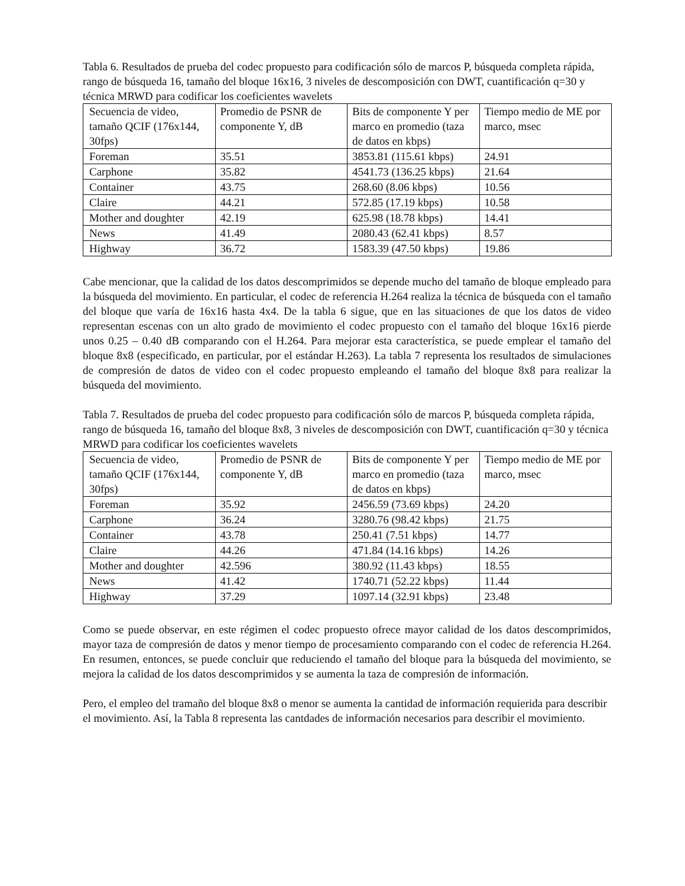Tabla 6. Resultados de prueba del codec propuesto para codificación sólo de marcos P, búsqueda completa rápida, rango de búsqueda 16, tamaño del bloque 16x16, 3 niveles de descomposición con DWT, cuantificación q=30 y técnica MRWD para codificar los coeficientes wavelets
| Secuencia de video, tamaño QCIF (176x144, 30fps) | Promedio de PSNR de componente Y, dB | Bits de componente Y per marco en promedio (taza de datos en kbps) | Tiempo medio de ME por marco, msec |
| Foreman | 35.51 | 3853.81 (115.61 kbps) | 24.91 |
| Carphone | 35.82 | 4541.73 (136.25 kbps) | 21.64 |
| Container | 43.75 | 268.60 (8.06 kbps) | 10.56 |
| Claire | 44.21 | 572.85 (17.19 kbps) | 10.58 |
| Mother and doughter | 42.19 | 625.98 (18.78 kbps) | 14.41 |
| News | 41.49 | 2080.43 (62.41 kbps) | 8.57 |
| Highway | 36.72 | 1583.39 (47.50 kbps) | 19.86 |
Cabe mencionar, que la calidad de los datos descomprimidos se depende mucho del tamaño de bloque empleado para la búsqueda del movimiento. En particular, el codec de referencia H.264 realiza la técnica de búsqueda con el tamaño del bloque que varía de 16x16 hasta 4x4. De la tabla 6 sigue, que en las situaciones de que los datos de video representan escenas con un alto grado de movimiento el codec propuesto con el tamaño del bloque 16x16 pierde unos 0.25 – 0.40 dB comparando con el H.264. Para mejorar esta característica, se puede emplear el tamaño del bloque 8x8 (especificado, en particular, por el estándar H.263). La tabla 7 representa los resultados de simulaciones de compresión de datos de video con el codec propuesto empleando el tamaño del bloque 8x8 para realizar la búsqueda del movimiento.
Tabla 7. Resultados de prueba del codec propuesto para codificación sólo de marcos P, búsqueda completa rápida, rango de búsqueda 16, tamaño del bloque 8x8, 3 niveles de descomposición con DWT, cuantificación q=30 y técnica MRWD para codificar los coeficientes wavelets
| Secuencia de video, tamaño QCIF (176x144, 30fps) | Promedio de PSNR de componente Y, dB | Bits de componente Y per marco en promedio (taza de datos en kbps) | Tiempo medio de ME por marco, msec |
| Foreman | 35.92 | 2456.59 (73.69 kbps) | 24.20 |
| Carphone | 36.24 | 3280.76 (98.42 kbps) | 21.75 |
| Container | 43.78 | 250.41 (7.51 kbps) | 14.77 |
| Claire | 44.26 | 471.84 (14.16 kbps) | 14.26 |
| Mother and doughter | 42.596 | 380.92 (11.43 kbps) | 18.55 |
| News | 41.42 | 1740.71 (52.22 kbps) | 11.44 |
| Highway | 37.29 | 1097.14 (32.91 kbps) | 23.48 |
Como se puede observar, en este régimen el codec propuesto ofrece mayor calidad de los datos descomprimidos, mayor taza de compresión de datos y menor tiempo de procesamiento comparando con el codec de referencia H.264. En resumen, entonces, se puede concluir que reduciendo el tamaño del bloque para la búsqueda del movimiento, se mejora la calidad de los datos descomprimidos y se aumenta la taza de compresión de información.
Pero, el empleo del tramaño del bloque 8x8 o menor se aumenta la cantidad de información requierida para describir el movimiento. Así, la Tabla 8 representa las cantdades de información necesarios para describir el movimiento.